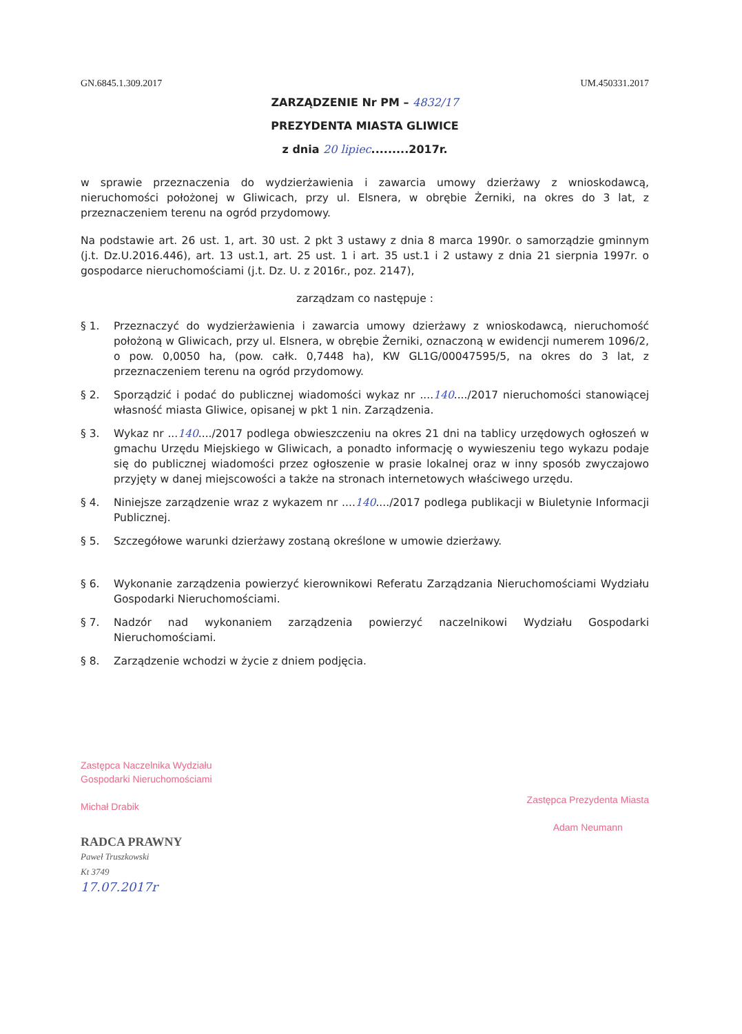GN.6845.1.309.2017 UM.450331.2017
ZARZĄDZENIE Nr PM – 4832/17
PREZYDENTA MIASTA GLIWICE
z dnia 20 lipiec.........2017r.
w sprawie przeznaczenia do wydzierżawienia i zawarcia umowy dzierżawy z wnioskodawcą, nieruchomości położonej w Gliwicach, przy ul. Elsnera, w obrębie Żerniki, na okres do 3 lat, z przeznaczeniem terenu na ogród przydomowy.
Na podstawie art. 26 ust. 1, art. 30 ust. 2 pkt 3 ustawy z dnia 8 marca 1990r. o samorządzie gminnym (j.t. Dz.U.2016.446), art. 13 ust.1, art. 25 ust. 1 i art. 35 ust.1 i 2 ustawy z dnia 21 sierpnia 1997r. o gospodarce nieruchomościami (j.t. Dz. U. z 2016r., poz. 2147),
zarządzam co następuje :
§ 1. Przeznaczyć do wydzierżawienia i zawarcia umowy dzierżawy z wnioskodawcą, nieruchomość położoną w Gliwicach, przy ul. Elsnera, w obrębie Żerniki, oznaczoną w ewidencji numerem 1096/2, o pow. 0,0050 ha, (pow. całk. 0,7448 ha), KW GL1G/00047595/5, na okres do 3 lat, z przeznaczeniem terenu na ogród przydomowy.
§ 2. Sporządzić i podać do publicznej wiadomości wykaz nr ....140..../2017 nieruchomości stanowiącej własność miasta Gliwice, opisanej w pkt 1 nin. Zarządzenia.
§ 3. Wykaz nr ...140..../2017 podlega obwieszczeniu na okres 21 dni na tablicy urzędowych ogłoszeń w gmachu Urzędu Miejskiego w Gliwicach, a ponadto informację o wywieszeniu tego wykazu podaje się do publicznej wiadomości przez ogłoszenie w prasie lokalnej oraz w inny sposób zwyczajowo przyjęty w danej miejscowości a także na stronach internetowych właściwego urzędu.
§ 4. Niniejsze zarządzenie wraz z wykazem nr ....140..../2017 podlega publikacji w Biuletynie Informacji Publicznej.
§ 5. Szczegółowe warunki dzierżawy zostaną określone w umowie dzierżawy.
§ 6. Wykonanie zarządzenia powierzyć kierownikowi Referatu Zarządzania Nieruchomościami Wydziału Gospodarki Nieruchomościami.
§ 7. Nadzór nad wykonaniem zarządzenia powierzyć naczelnikowi Wydziału Gospodarki Nieruchomościami.
§ 8. Zarządzenie wchodzi w życie z dniem podjęcia.
Zastępca Naczelnika Wydziału
Gospodarki Nieruchomościami
Michał Drabik
RADCA PRAWNY
Paweł Truszkowski
Kt 3749
17.07.2017r
Zastępca Prezydenta Miasta
Adam Neumann